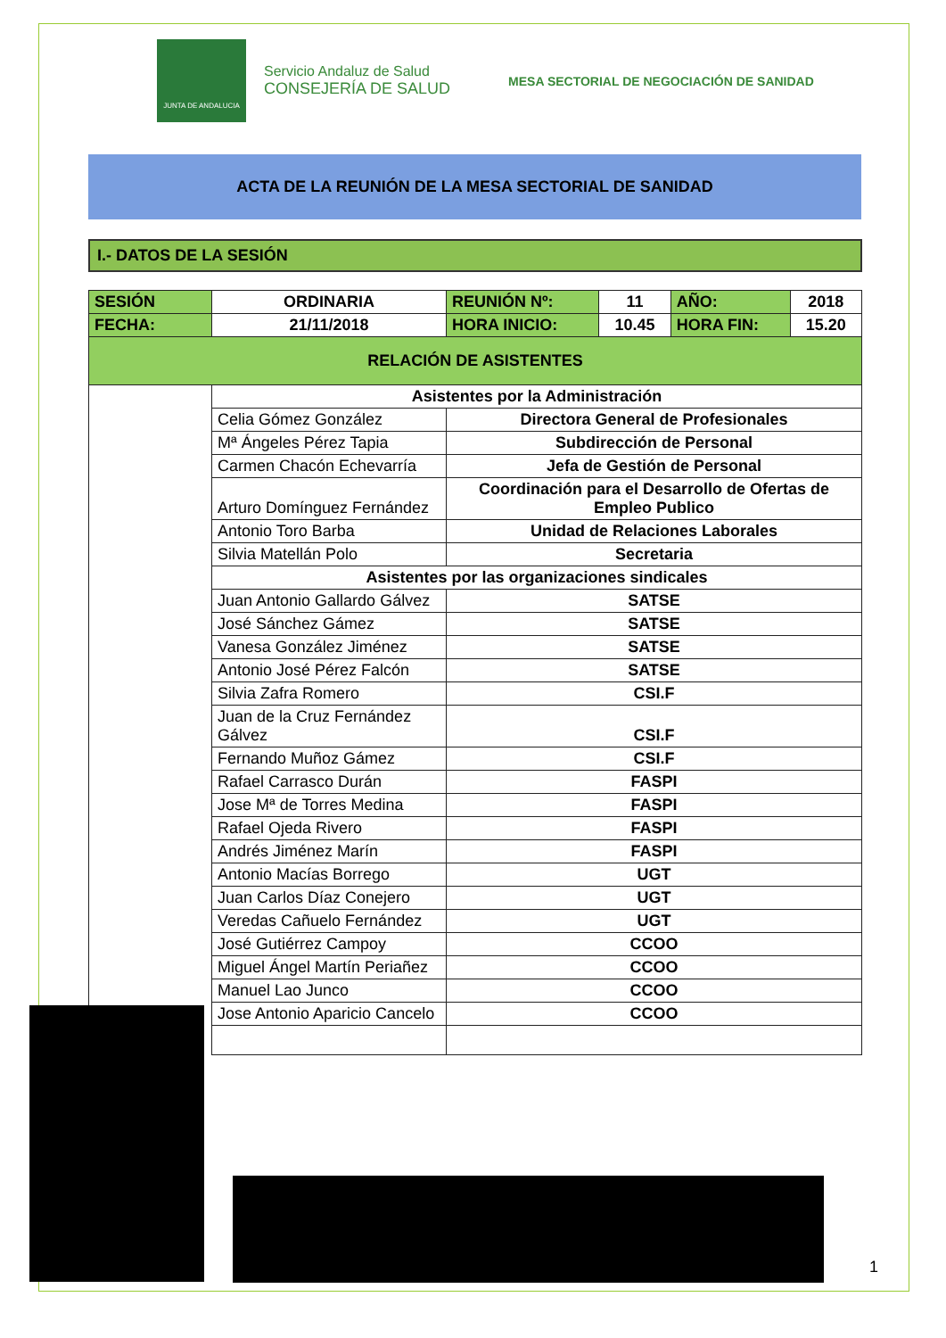JUNTA DE ANDALUCIA
Servicio Andaluz de Salud
CONSEJERÍA DE SALUD
MESA SECTORIAL DE NEGOCIACIÓN DE SANIDAD
ACTA DE LA REUNIÓN DE LA MESA SECTORIAL DE SANIDAD
I.- DATOS DE LA SESIÓN
| SESIÓN | ORDINARIA | REUNIÓN Nº: | 11 | AÑO: | 2018 |
| FECHA: | 21/11/2018 | HORA INICIO: | 10.45 | HORA FIN: | 15.20 |
| RELACIÓN DE ASISTENTES | | | | | |
| | Asistentes por la Administración | | | | |
| | Celia Gómez González | Directora General de Profesionales | | | |
| | Mª Ángeles Pérez Tapia | Subdirección de Personal | | | |
| | Carmen Chacón Echevarría | Jefa de Gestión de Personal | | | |
| | Arturo Domínguez Fernández | Coordinación para el Desarrollo de Ofertas de Empleo Publico | | | |
| | Antonio Toro Barba | Unidad de Relaciones Laborales | | | |
| | Silvia Matellán Polo | Secretaria | | | |
| | Asistentes por las organizaciones sindicales | | | | |
| | Juan Antonio Gallardo Gálvez | SATSE | | | |
| | José Sánchez Gámez | SATSE | | | |
| | Vanesa González Jiménez | SATSE | | | |
| | Antonio José Pérez Falcón | SATSE | | | |
| | Silvia Zafra Romero | CSI.F | | | |
| | Juan de la Cruz Fernández Gálvez | CSI.F | | | |
| | Fernando Muñoz Gámez | CSI.F | | | |
| | Rafael Carrasco Durán | FASPI | | | |
| | Jose Mª de Torres Medina | FASPI | | | |
| | Rafael Ojeda Rivero | FASPI | | | |
| | Andrés Jiménez Marín | FASPI | | | |
| | Antonio Macías Borrego | UGT | | | |
| | Juan Carlos Díaz Conejero | UGT | | | |
| | Veredas Cañuelo Fernández | UGT | | | |
| | José Gutiérrez Campoy | CCOO | | | |
| | Miguel Ángel Martín Periañez | CCOO | | | |
| | Manuel Lao Junco | CCOO | | | |
| | Jose Antonio Aparicio Cancelo | CCOO | | | |
1